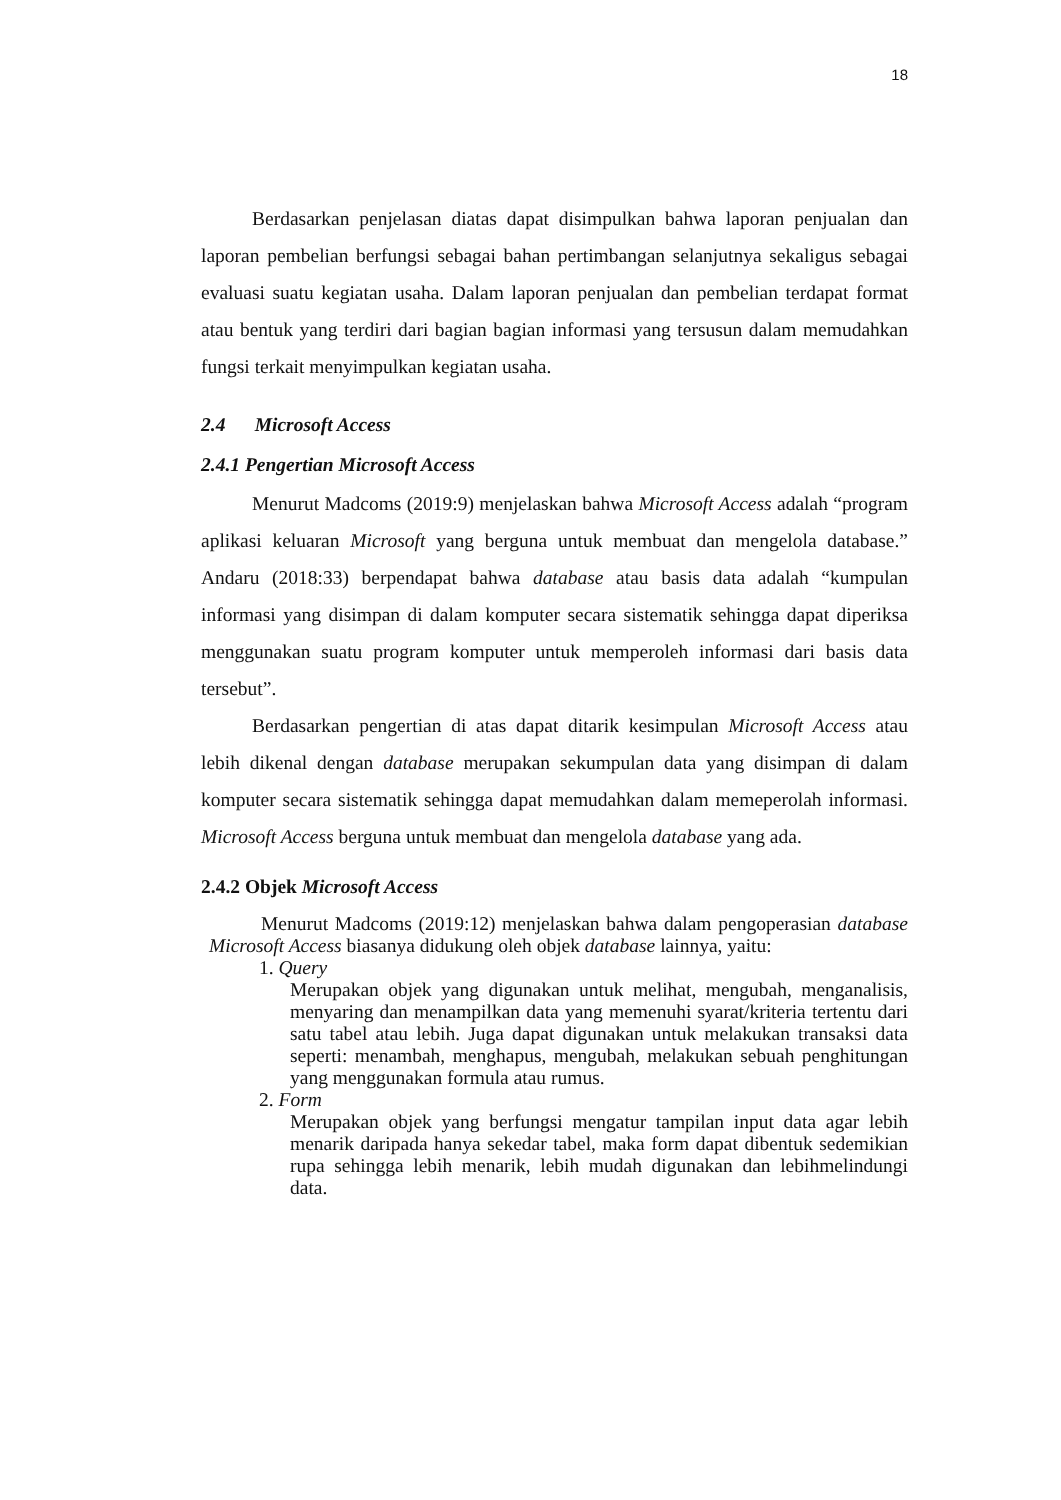18
Berdasarkan penjelasan diatas dapat disimpulkan bahwa laporan penjualan dan laporan pembelian berfungsi sebagai bahan pertimbangan selanjutnya sekaligus sebagai evaluasi suatu kegiatan usaha. Dalam laporan penjualan dan pembelian terdapat format atau bentuk yang terdiri dari bagian bagian informasi yang tersusun dalam memudahkan fungsi terkait menyimpulkan kegiatan usaha.
2.4 Microsoft Access
2.4.1 Pengertian Microsoft Access
Menurut Madcoms (2019:9) menjelaskan bahwa Microsoft Access adalah “program aplikasi keluaran Microsoft yang berguna untuk membuat dan mengelola database.” Andaru (2018:33) berpendapat bahwa database atau basis data adalah “kumpulan informasi yang disimpan di dalam komputer secara sistematik sehingga dapat diperiksa menggunakan suatu program komputer untuk memperoleh informasi dari basis data tersebut”.
Berdasarkan pengertian di atas dapat ditarik kesimpulan Microsoft Access atau lebih dikenal dengan database merupakan sekumpulan data yang disimpan di dalam komputer secara sistematik sehingga dapat memudahkan dalam memeperolah informasi. Microsoft Access berguna untuk membuat dan mengelola database yang ada.
2.4.2 Objek Microsoft Access
Menurut Madcoms (2019:12) menjelaskan bahwa dalam pengoperasian database Microsoft Access biasanya didukung oleh objek database lainnya, yaitu:
1. Query
Merupakan objek yang digunakan untuk melihat, mengubah, menganalisis, menyaring dan menampilkan data yang memenuhi syarat/kriteria tertentu dari satu tabel atau lebih. Juga dapat digunakan untuk melakukan transaksi data seperti: menambah, menghapus, mengubah, melakukan sebuah penghitungan yang menggunakan formula atau rumus.
2. Form
Merupakan objek yang berfungsi mengatur tampilan input data agar lebih menarik daripada hanya sekedar tabel, maka form dapat dibentuk sedemikian rupa sehingga lebih menarik, lebih mudah digunakan dan lebihmelindungi data.